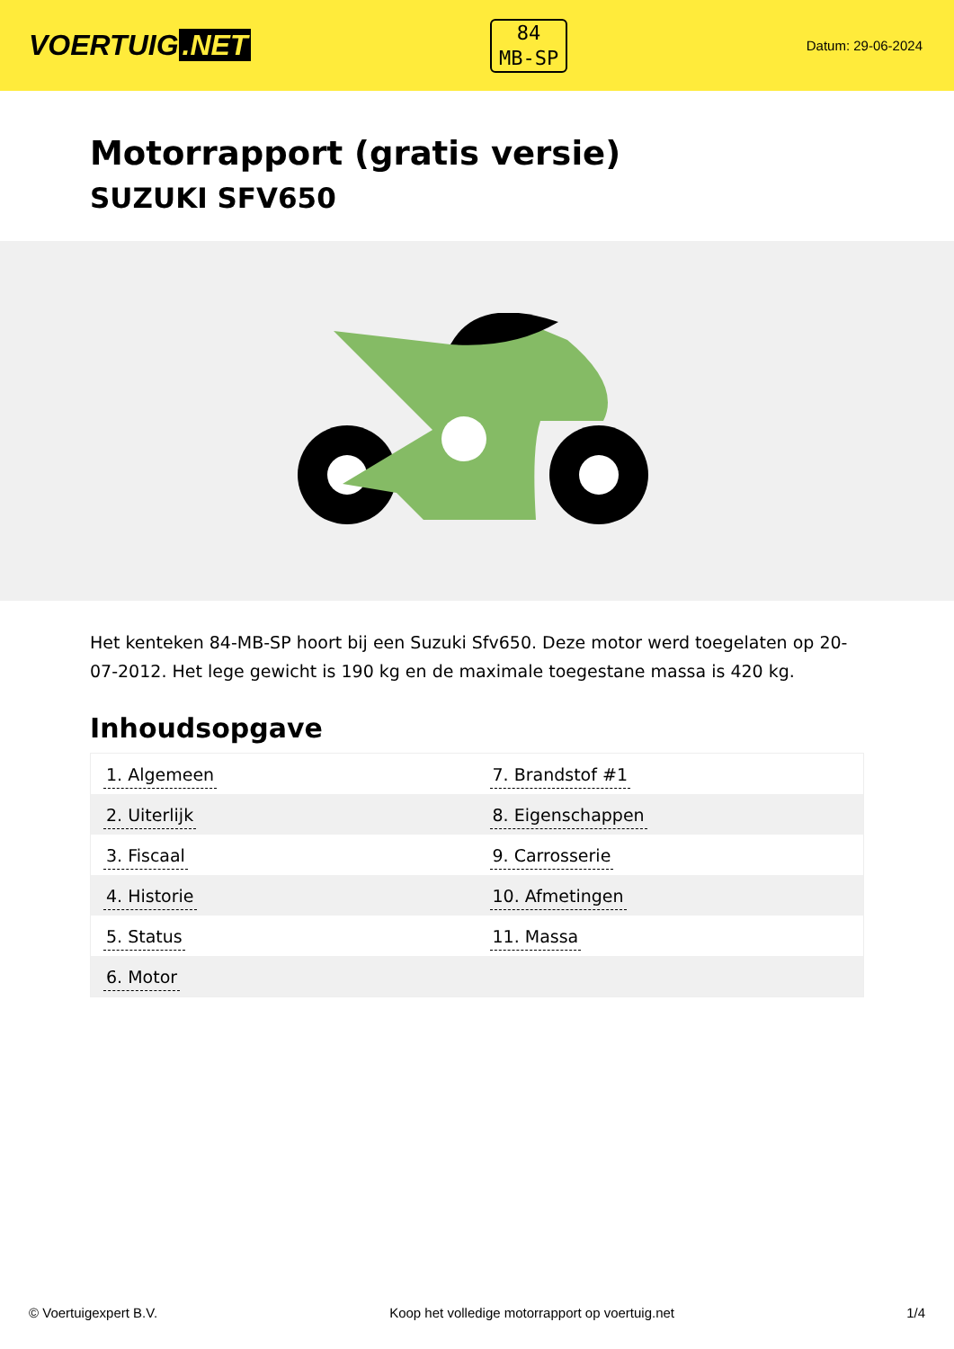VOERTUIG.NET
84
MB-SP
Datum: 29-06-2024
Motorrapport (gratis versie)
SUZUKI SFV650
Het kenteken 84-MB-SP hoort bij een Suzuki Sfv650. Deze motor werd toegelaten op 20-07-2012. Het lege gewicht is 190 kg en de maximale toegestane massa is 420 kg.
Inhoudsopgave
| 1. Algemeen | 7. Brandstof #1 |
| 2. Uiterlijk | 8. Eigenschappen |
| 3. Fiscaal | 9. Carrosserie |
| 4. Historie | 10. Afmetingen |
| 5. Status | 11. Massa |
| 6. Motor | |
© Voertuigexpert B.V. Koop het volledige motorrapport op voertuig.net 1/4